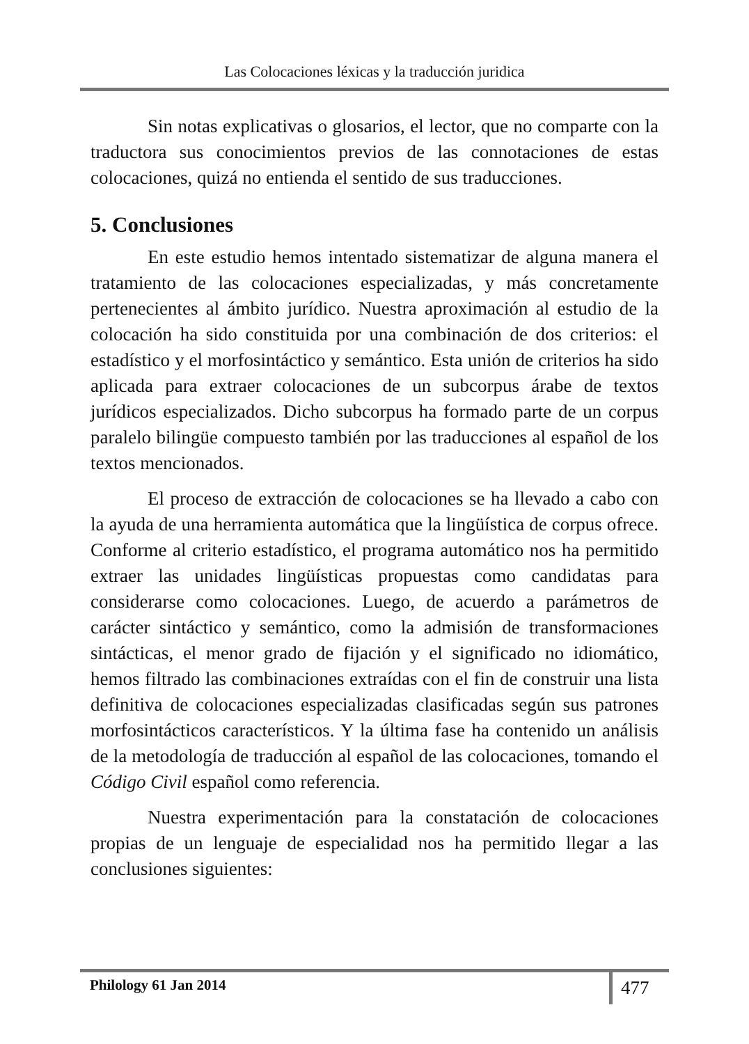Las Colocaciones léxicas y la traducción juridica
Sin notas explicativas o glosarios, el lector, que no comparte con la traductora sus conocimientos previos de las connotaciones de estas colocaciones, quizá no entienda el sentido de sus traducciones.
5. Conclusiones
En este estudio hemos intentado sistematizar de alguna manera el tratamiento de las colocaciones especializadas, y más concretamente pertenecientes al ámbito jurídico. Nuestra aproximación al estudio de la colocación ha sido constituida por una combinación de dos criterios: el estadístico y el morfosintáctico y semántico. Esta unión de criterios ha sido aplicada para extraer colocaciones de un subcorpus árabe de textos jurídicos especializados. Dicho subcorpus ha formado parte de un corpus paralelo bilingüe compuesto también por las traducciones al español de los textos mencionados.
El proceso de extracción de colocaciones se ha llevado a cabo con la ayuda de una herramienta automática que la lingüística de corpus ofrece. Conforme al criterio estadístico, el programa automático nos ha permitido extraer las unidades lingüísticas propuestas como candidatas para considerarse como colocaciones. Luego, de acuerdo a parámetros de carácter sintáctico y semántico, como la admisión de transformaciones sintácticas, el menor grado de fijación y el significado no idiomático, hemos filtrado las combinaciones extraídas con el fin de construir una lista definitiva de colocaciones especializadas clasificadas según sus patrones morfosintácticos característicos. Y la última fase ha contenido un análisis de la metodología de traducción al español de las colocaciones, tomando el Código Civil español como referencia.
Nuestra experimentación para la constatación de colocaciones propias de un lenguaje de especialidad nos ha permitido llegar a las conclusiones siguientes:
Philology 61 Jan 2014 477